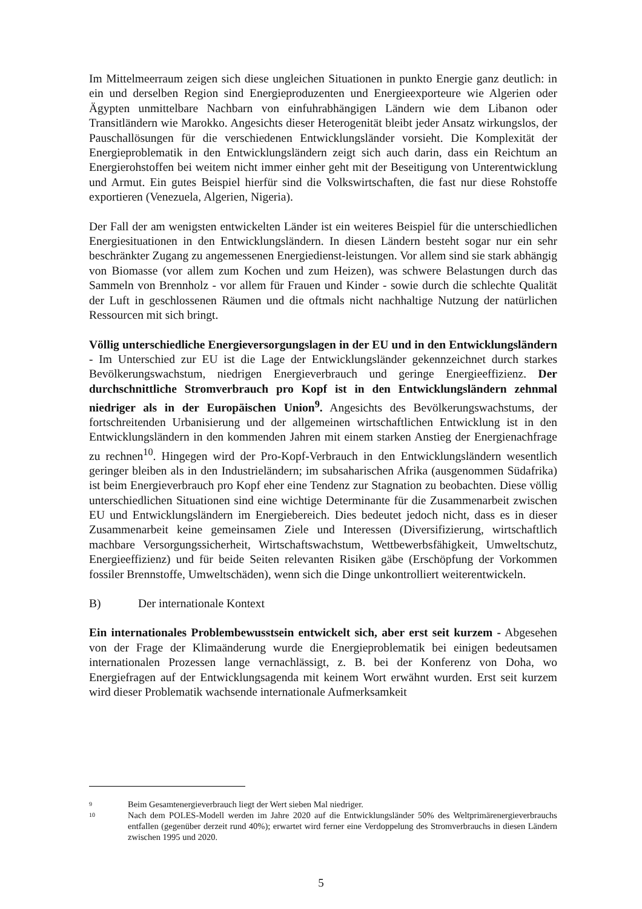Im Mittelmeerraum zeigen sich diese ungleichen Situationen in punkto Energie ganz deutlich: in ein und derselben Region sind Energieproduzenten und Energieexporteure wie Algerien oder Ägypten unmittelbare Nachbarn von einfuhrabhängigen Ländern wie dem Libanon oder Transitländern wie Marokko. Angesichts dieser Heterogenität bleibt jeder Ansatz wirkungslos, der Pauschallösungen für die verschiedenen Entwicklungsländer vorsieht. Die Komplexität der Energieproblematik in den Entwicklungsländern zeigt sich auch darin, dass ein Reichtum an Energierohstoffen bei weitem nicht immer einher geht mit der Beseitigung von Unterentwicklung und Armut. Ein gutes Beispiel hierfür sind die Volkswirtschaften, die fast nur diese Rohstoffe exportieren (Venezuela, Algerien, Nigeria).
Der Fall der am wenigsten entwickelten Länder ist ein weiteres Beispiel für die unterschiedlichen Energiesituationen in den Entwicklungsländern. In diesen Ländern besteht sogar nur ein sehr beschränkter Zugang zu angemessenen Energiedienst-leistungen. Vor allem sind sie stark abhängig von Biomasse (vor allem zum Kochen und zum Heizen), was schwere Belastungen durch das Sammeln von Brennholz - vor allem für Frauen und Kinder - sowie durch die schlechte Qualität der Luft in geschlossenen Räumen und die oftmals nicht nachhaltige Nutzung der natürlichen Ressourcen mit sich bringt.
Völlig unterschiedliche Energieversorgungslagen in der EU und in den Entwicklungsländern - Im Unterschied zur EU ist die Lage der Entwicklungsländer gekennzeichnet durch starkes Bevölkerungswachstum, niedrigen Energieverbrauch und geringe Energieeffizienz. Der durchschnittliche Stromverbrauch pro Kopf ist in den Entwicklungsländern zehnmal niedriger als in der Europäischen Union<sup>9</sup>. Angesichts des Bevölkerungswachstums, der fortschreitenden Urbanisierung und der allgemeinen wirtschaftlichen Entwicklung ist in den Entwicklungsländern in den kommenden Jahren mit einem starken Anstieg der Energienachfrage zu rechnen<sup>10</sup>. Hingegen wird der Pro-Kopf-Verbrauch in den Entwicklungsländern wesentlich geringer bleiben als in den Industrieländern; im subsaharischen Afrika (ausgenommen Südafrika) ist beim Energieverbrauch pro Kopf eher eine Tendenz zur Stagnation zu beobachten. Diese völlig unterschiedlichen Situationen sind eine wichtige Determinante für die Zusammenarbeit zwischen EU und Entwicklungsländern im Energiebereich. Dies bedeutet jedoch nicht, dass es in dieser Zusammenarbeit keine gemeinsamen Ziele und Interessen (Diversifizierung, wirtschaftlich machbare Versorgungssicherheit, Wirtschaftswachstum, Wettbewerbsfähigkeit, Umweltschutz, Energieeffizienz) und für beide Seiten relevanten Risiken gäbe (Erschöpfung der Vorkommen fossiler Brennstoffe, Umweltschäden), wenn sich die Dinge unkontrolliert weiterentwickeln.
B) Der internationale Kontext
Ein internationales Problembewusstsein entwickelt sich, aber erst seit kurzem - Abgesehen von der Frage der Klimaänderung wurde die Energieproblematik bei einigen bedeutsamen internationalen Prozessen lange vernachlässigt, z. B. bei der Konferenz von Doha, wo Energiefragen auf der Entwicklungsagenda mit keinem Wort erwähnt wurden. Erst seit kurzem wird dieser Problematik wachsende internationale Aufmerksamkeit
9
Beim Gesamtenergieverbrauch liegt der Wert sieben Mal niedriger.
10
Nach dem POLES-Modell werden im Jahre 2020 auf die Entwicklungsländer 50% des Weltprimärenergieverbrauchs entfallen (gegenüber derzeit rund 40%); erwartet wird ferner eine Verdoppelung des Stromverbrauchs in diesen Ländern zwischen 1995 und 2020.
5